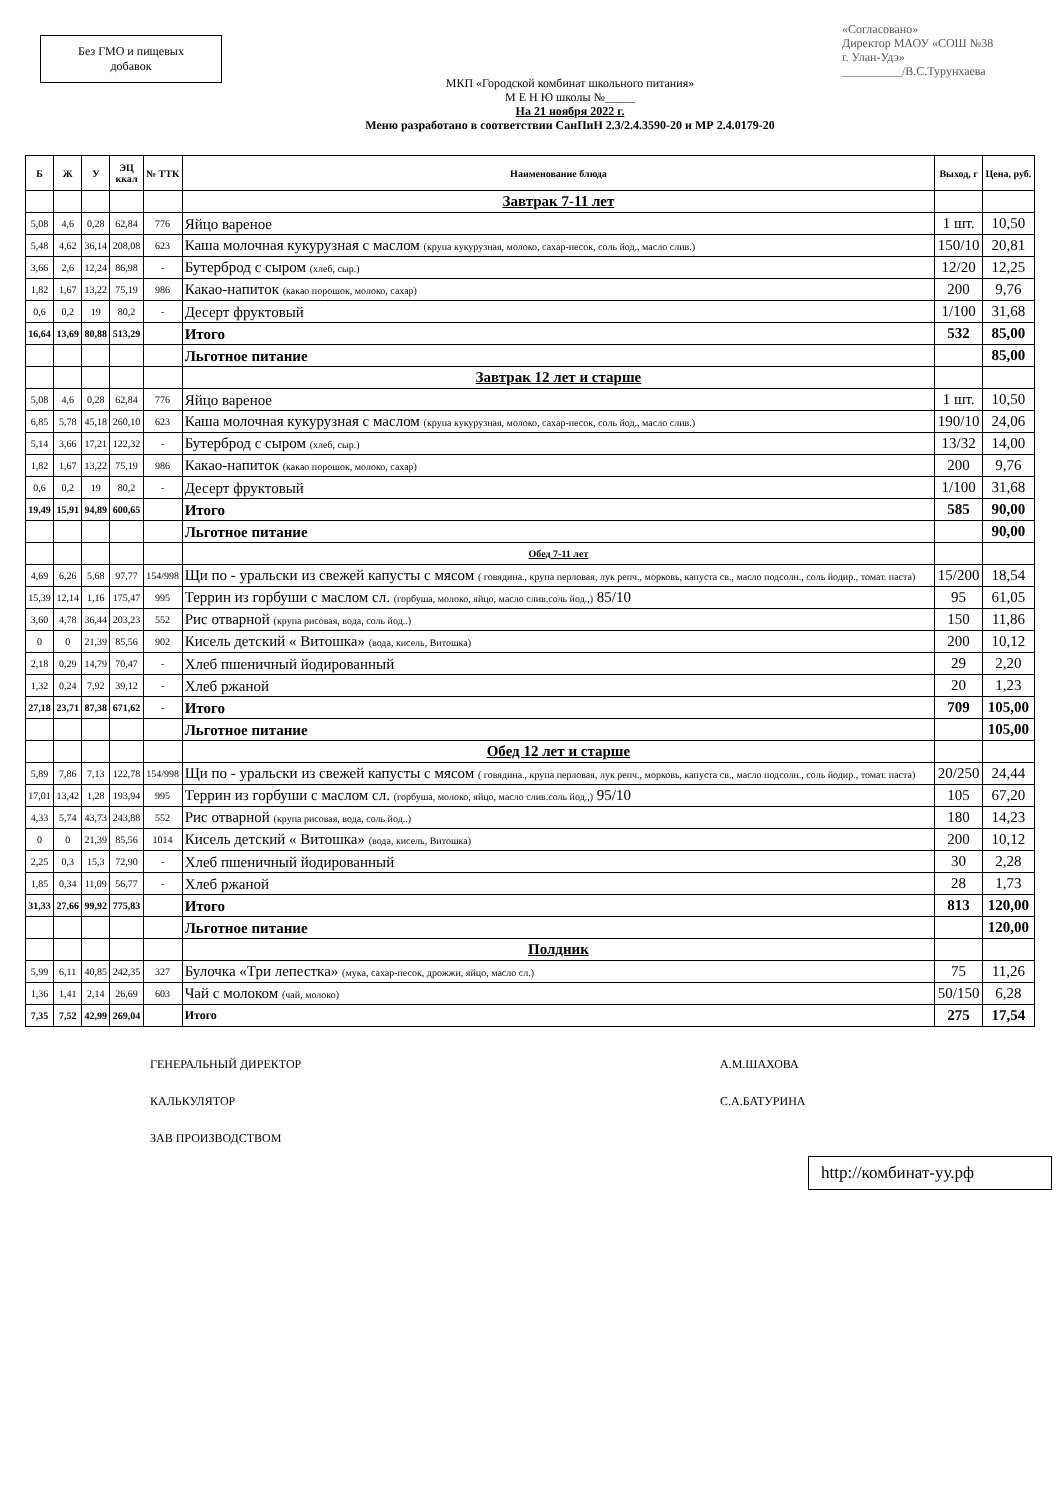Без ГМО и пищевых
добавок
МКП «Городской комбинат школьного питания»
М Е Н Ю школы №_____
На 21 ноября 2022 г.
Меню разработано в соответствии СанПиН 2.3/2.4.3590-20 и МР 2.4.0179-20
«Согласовано»
Директор МАОУ «СОШ №38
г. Улан-Удэ»
__________/В.С.Турунхаева
| Б | Ж | У | ЭЦ ккал | № ТТК | Наименование блюда | Выход, г | Цена, руб. |
| --- | --- | --- | --- | --- | --- | --- | --- |
| | | | | | Завтрак 7-11 лет | | |
| 5,08 | 4,6 | 0,28 | 62,84 | 776 | Яйцо вареное | 1 шт. | 10,50 |
| 5,48 | 4,62 | 36,14 | 208,08 | 623 | Каша молочная кукурузная с маслом (крупа кукурузная, молоко, сахар-песок, соль йод., масло слив.) | 150/10 | 20,81 |
| 3,66 | 2,6 | 12,24 | 86,98 | - | Бутерброд с сыром (хлеб, сыр.) | 12/20 | 12,25 |
| 1,82 | 1,67 | 13,22 | 75,19 | 986 | Какао-напиток (какао порошок, молоко, сахар) | 200 | 9,76 |
| 0,6 | 0,2 | 19 | 80,2 | - | Десерт фруктовый | 1/100 | 31,68 |
| 16,64 | 13,69 | 80,88 | 513,29 | | Итого | 532 | 85,00 |
| | | | | | Льготное питание | | 85,00 |
| | | | | | Завтрак 12 лет и старше | | |
| 5,08 | 4,6 | 0,28 | 62,84 | 776 | Яйцо вареное | 1 шт. | 10,50 |
| 6,85 | 5,78 | 45,18 | 260,10 | 623 | Каша молочная кукурузная с маслом (крупа кукурузная, молоко, сахар-песок, соль йод., масло слив.) | 190/10 | 24,06 |
| 5,14 | 3,66 | 17,21 | 122,32 | - | Бутерброд с сыром (хлеб, сыр.) | 13/32 | 14,00 |
| 1,82 | 1,67 | 13,22 | 75,19 | 986 | Какао-напиток (какао порошок, молоко, сахар) | 200 | 9,76 |
| 0,6 | 0,2 | 19 | 80,2 | - | Десерт фруктовый | 1/100 | 31,68 |
| 19,49 | 15,91 | 94,89 | 600,65 | | Итого | 585 | 90,00 |
| | | | | | Льготное питание | | 90,00 |
| | | | | | Обед 7-11 лет | | |
| 4,69 | 6,26 | 5,68 | 97,77 | 154/998 | Щи по - уральски из свежей капусты с мясом ( говядина., крупа перловая, лук репч., морковь, капуста св., масло подсолн., соль йодир., томат. паста) | 15/200 | 18,54 |
| 15,39 | 12,14 | 1,16 | 175,47 | 995 | Террин из горбуши с маслом сл. (горбуша, молоко, яйцо, масло слив.соль йод.,) 85/10 | 95 | 61,05 |
| 3,60 | 4,78 | 36,44 | 203,23 | 552 | Рис отварной (крупа рисовая, вода, соль йод..) | 150 | 11,86 |
| 0 | 0 | 21,39 | 85,56 | 902 | Кисель детский « Витошка» (вода, кисель, Витошка) | 200 | 10,12 |
| 2,18 | 0,29 | 14,79 | 70,47 | - | Хлеб пшеничный йодированный | 29 | 2,20 |
| 1,32 | 0,24 | 7,92 | 39,12 | - | Хлеб ржаной | 20 | 1,23 |
| 27,18 | 23,71 | 87,38 | 671,62 | - | Итого | 709 | 105,00 |
| | | | | | Льготное питание | | 105,00 |
| | | | | | Обед 12 лет и старше | | |
| 5,89 | 7,86 | 7,13 | 122,78 | 154/998 | Щи по - уральски из свежей капусты с мясом ( говядина., крупа перловая, лук репч., морковь, капуста св., масло подсолн., соль йодир., томат. паста) | 20/250 | 24,44 |
| 17,01 | 13,42 | 1,28 | 193,94 | 995 | Террин из горбуши с маслом сл. (горбуша, молоко, яйцо, масло слив.соль йод.,) 95/10 | 105 | 67,20 |
| 4,33 | 5,74 | 43,73 | 243,88 | 552 | Рис отварной (крупа рисовая, вода, соль йод..) | 180 | 14,23 |
| 0 | 0 | 21,39 | 85,56 | 1014 | Кисель детский « Витошка» (вода, кисель, Витошка) | 200 | 10,12 |
| 2,25 | 0,3 | 15,3 | 72,90 | - | Хлеб пшеничный йодированный | 30 | 2,28 |
| 1,85 | 0,34 | 11,09 | 56,77 | - | Хлеб ржаной | 28 | 1,73 |
| 31,33 | 27,66 | 99,92 | 775,83 | | Итого | 813 | 120,00 |
| | | | | | Льготное питание | | 120,00 |
| | | | | | Полдник | | |
| 5,99 | 6,11 | 40,85 | 242,35 | 327 | Булочка «Три лепестка» (мука, сахар-песок, дрожжи, яйцо, масло сл.) | 75 | 11,26 |
| 1,36 | 1,41 | 2,14 | 26,69 | 603 | Чай с молоком (чай, молоко) | 50/150 | 6,28 |
| 7,35 | 7,52 | 42,99 | 269,04 | | Итого | 275 | 17,54 |
ГЕНЕРАЛЬНЫЙ ДИРЕКТОР
А.М.ШАХОВА
КАЛЬКУЛЯТОР
С.А.БАТУРИНА
ЗАВ ПРОИЗВОДСТВОМ
http://комбинат-уу.рф